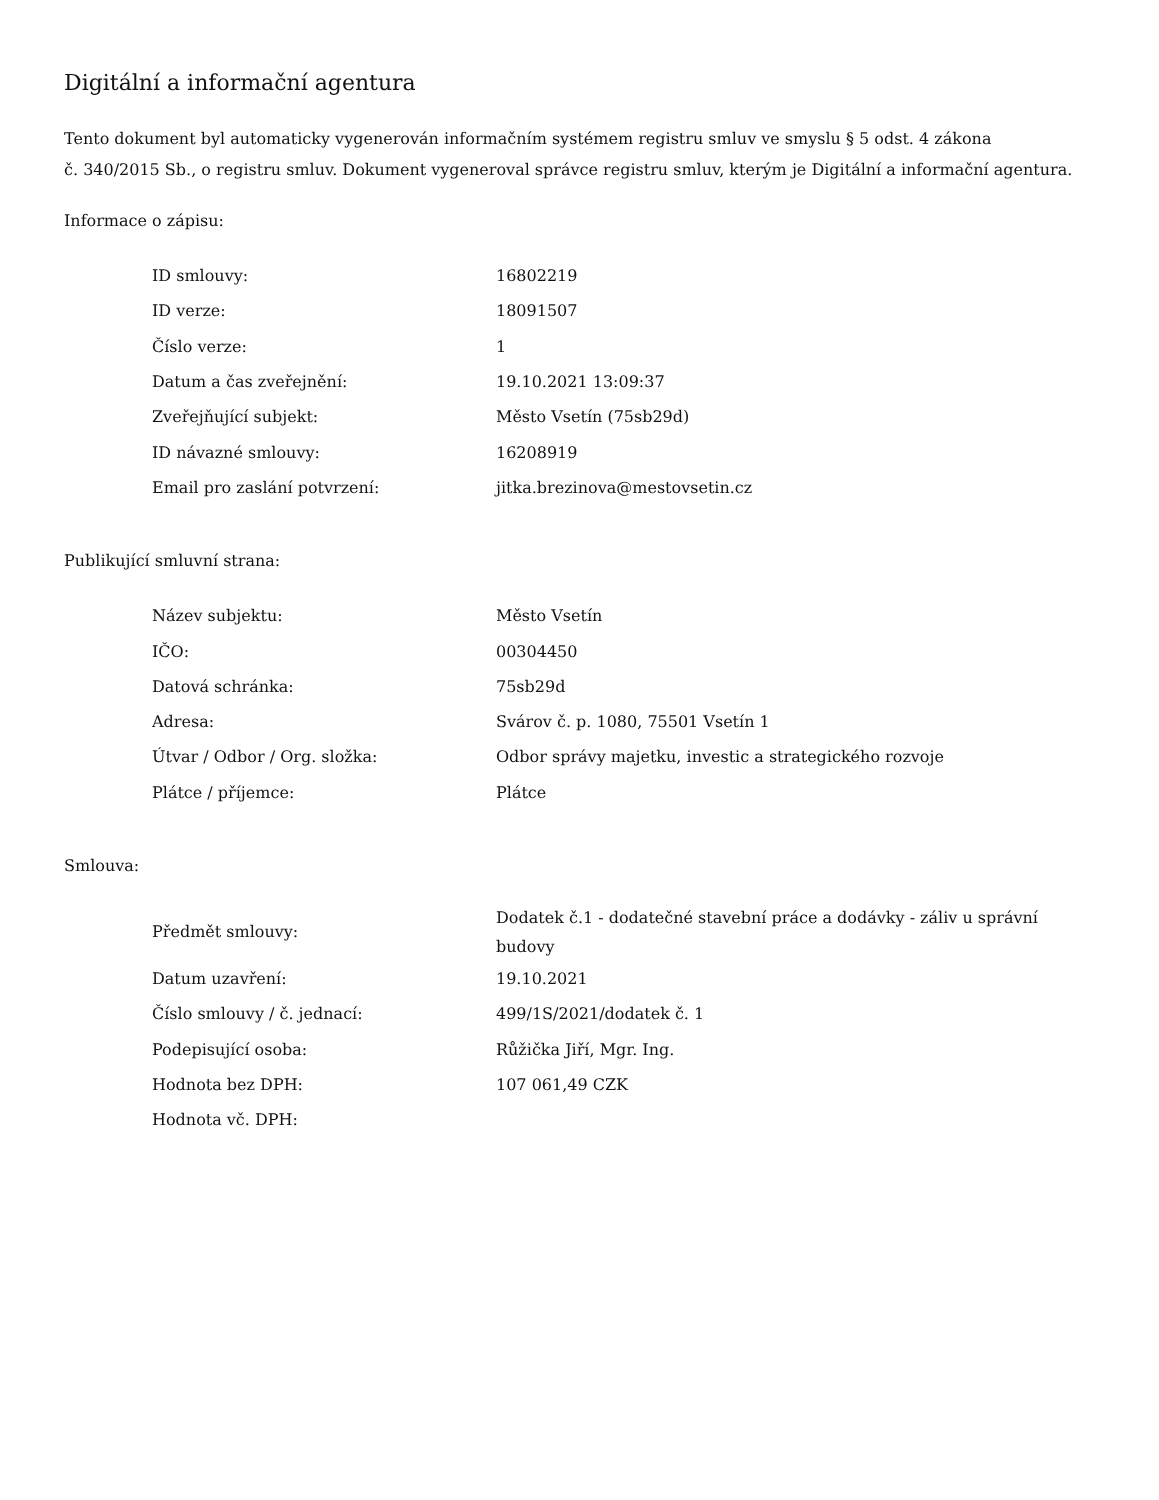Digitální a informační agentura
Tento dokument byl automaticky vygenerován informačním systémem registru smluv ve smyslu § 5 odst. 4 zákona
č. 340/2015 Sb., o registru smluv. Dokument vygeneroval správce registru smluv, kterým je Digitální a informační agentura.
Informace o zápisu:
| ID smlouvy: | 16802219 |
| ID verze: | 18091507 |
| Číslo verze: | 1 |
| Datum a čas zveřejnění: | 19.10.2021 13:09:37 |
| Zveřejňující subjekt: | Město Vsetín (75sb29d) |
| ID návazné smlouvy: | 16208919 |
| Email pro zaslání potvrzení: | jitka.brezinova@mestovsetin.cz |
Publikující smluvní strana:
| Název subjektu: | Město Vsetín |
| IČO: | 00304450 |
| Datová schránka: | 75sb29d |
| Adresa: | Svárov č. p. 1080, 75501 Vsetín 1 |
| Útvar / Odbor / Org. složka: | Odbor správy majetku, investic a strategického rozvoje |
| Plátce / příjemce: | Plátce |
Smlouva:
| Předmět smlouvy: | Dodatek č.1 - dodatečné stavební práce a dodávky - záliv u správní budovy |
| Datum uzavření: | 19.10.2021 |
| Číslo smlouvy / č. jednací: | 499/1S/2021/dodatek č. 1 |
| Podepisující osoba: | Růžička Jiří, Mgr. Ing. |
| Hodnota bez DPH: | 107 061,49 CZK |
| Hodnota vč. DPH: | |